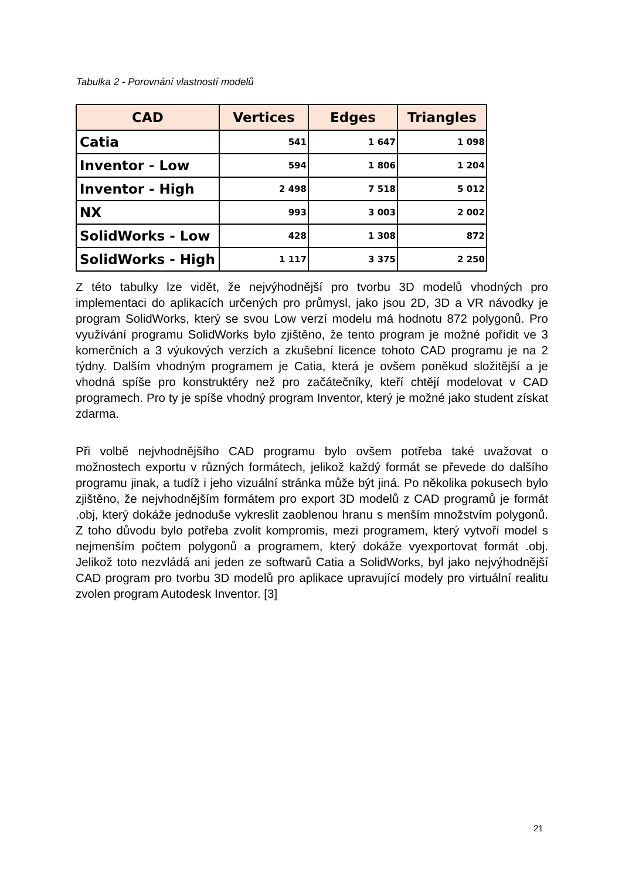Tabulka 2 - Porovnání vlastností modelů
| CAD | Vertices | Edges | Triangles |
| --- | --- | --- | --- |
| Catia | 541 | 1 647 | 1 098 |
| Inventor - Low | 594 | 1 806 | 1 204 |
| Inventor - High | 2 498 | 7 518 | 5 012 |
| NX | 993 | 3 003 | 2 002 |
| SolidWorks - Low | 428 | 1 308 | 872 |
| SolidWorks - High | 1 117 | 3 375 | 2 250 |
Z této tabulky lze vidět, že nejvýhodnější pro tvorbu 3D modelů vhodných pro implementaci do aplikacích určených pro průmysl, jako jsou 2D, 3D a VR návodky je program SolidWorks, který se svou Low verzí modelu má hodnotu 872 polygonů. Pro využívání programu SolidWorks bylo zjištěno, že tento program je možné pořídit ve 3 komerčních a 3 výukových verzích a zkušební licence tohoto CAD programu je na 2 týdny. Dalším vhodným programem je Catia, která je ovšem poněkud složitější a je vhodná spíše pro konstruktéry než pro začátečníky, kteří chtějí modelovat v CAD programech. Pro ty je spíše vhodný program Inventor, který je možné jako student získat zdarma.
Při volbě nejvhodnějšího CAD programu bylo ovšem potřeba také uvažovat o možnostech exportu v různých formátech, jelikož každý formát se převede do dalšího programu jinak, a tudíž i jeho vizuální stránka může být jiná. Po několika pokusech bylo zjištěno, že nejvhodnějším formátem pro export 3D modelů z CAD programů je formát .obj, který dokáže jednoduše vykreslit zaoblenou hranu s menším množstvím polygonů. Z toho důvodu bylo potřeba zvolit kompromis, mezi programem, který vytvoří model s nejmenším počtem polygonů a programem, který dokáže vyexportovat formát .obj. Jelikož toto nezvládá ani jeden ze softwarů Catia a SolidWorks, byl jako nejvýhodnější CAD program pro tvorbu 3D modelů pro aplikace upravující modely pro virtuální realitu zvolen program Autodesk Inventor. [3]
21